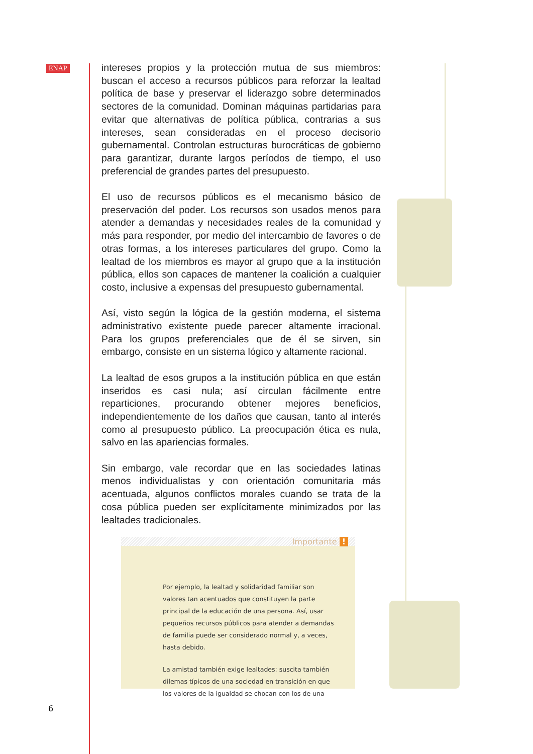ENAP
intereses propios y la protección mutua de sus miembros: buscan el acceso a recursos públicos para reforzar la lealtad política de base y preservar el liderazgo sobre determinados sectores de la comunidad. Dominan máquinas partidarias para evitar que alternativas de política pública, contrarias a sus intereses, sean consideradas en el proceso decisorio gubernamental. Controlan estructuras burocráticas de gobierno para garantizar, durante largos períodos de tiempo, el uso preferencial de grandes partes del presupuesto.
El uso de recursos públicos es el mecanismo básico de preservación del poder. Los recursos son usados menos para atender a demandas y necesidades reales de la comunidad y más para responder, por medio del intercambio de favores o de otras formas, a los intereses particulares del grupo. Como la lealtad de los miembros es mayor al grupo que a la institución pública, ellos son capaces de mantener la coalición a cualquier costo, inclusive a expensas del presupuesto gubernamental.
Así, visto según la lógica de la gestión moderna, el sistema administrativo existente puede parecer altamente irracional. Para los grupos preferenciales que de él se sirven, sin embargo, consiste en un sistema lógico y altamente racional.
La lealtad de esos grupos a la institución pública en que están inseridos es casi nula; así circulan fácilmente entre reparticiones, procurando obtener mejores beneficios, independientemente de los daños que causan, tanto al interés como al presupuesto público. La preocupación ética es nula, salvo en las apariencias formales.
Sin embargo, vale recordar que en las sociedades latinas menos individualistas y con orientación comunitaria más acentuada, algunos conflictos morales cuando se trata de la cosa pública pueden ser explícitamente minimizados por las lealtades tradicionales.
Importante !
Por ejemplo, la lealtad y solidaridad familiar son valores tan acentuados que constituyen la parte principal de la educación de una persona. Así, usar pequeños recursos públicos para atender a demandas de familia puede ser considerado normal y, a veces, hasta debido.
La amistad también exige lealtades: suscita también dilemas típicos de una sociedad en transición en que los valores de la igualdad se chocan con los de una
6